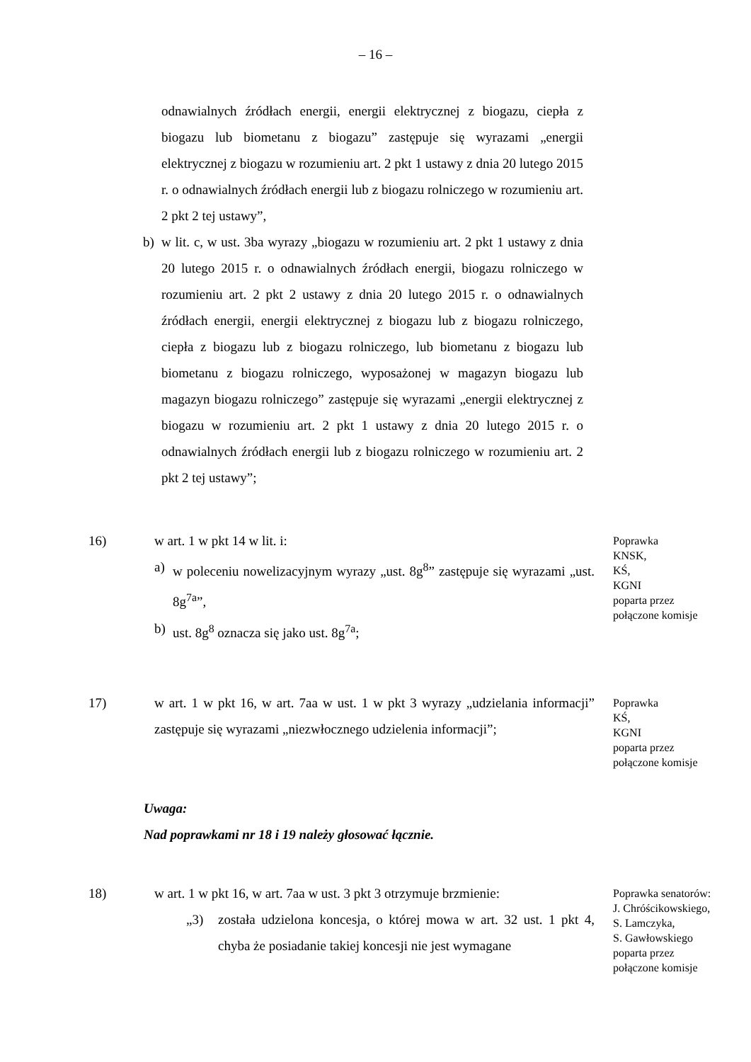– 16 –
odnawialnych źródłach energii, energii elektrycznej z biogazu, ciepła z biogazu lub biometanu z biogazu” zastępuje się wyrazami „energii elektrycznej z biogazu w rozumieniu art. 2 pkt 1 ustawy z dnia 20 lutego 2015 r. o odnawialnych źródłach energii lub z biogazu rolniczego w rozumieniu art. 2 pkt 2 tej ustawy”,
b) w lit. c, w ust. 3ba wyrazy „biogazu w rozumieniu art. 2 pkt 1 ustawy z dnia 20 lutego 2015 r. o odnawialnych źródłach energii, biogazu rolniczego w rozumieniu art. 2 pkt 2 ustawy z dnia 20 lutego 2015 r. o odnawialnych źródłach energii, energii elektrycznej z biogazu lub z biogazu rolniczego, ciepła z biogazu lub z biogazu rolniczego, lub biometanu z biogazu lub biometanu z biogazu rolniczego, wyposażonej w magazyn biogazu lub magazyn biogazu rolniczego” zastępuje się wyrazami „energii elektrycznej z biogazu w rozumieniu art. 2 pkt 1 ustawy z dnia 20 lutego 2015 r. o odnawialnych źródłach energii lub z biogazu rolniczego w rozumieniu art. 2 pkt 2 tej ustawy”;
16) w art. 1 w pkt 14 w lit. i:
a) w poleceniu nowelizacyjnym wyrazy „ust. 8g<sup>8</sup>” zastępuje się wyrazami „ust. 8g<sup>7a</sup>”,
b) ust. 8g<sup>8</sup> oznacza się jako ust. 8g<sup>7a</sup>;
Poprawka
KNSK,
KŚ,
KGNI
poparta przez
połączone komisje
17) w art. 1 w pkt 16, w art. 7aa w ust. 1 w pkt 3 wyrazy „udzielania informacji” zastępuje się wyrazami „niezwłocznego udzielenia informacji”;
Poprawka
KŚ,
KGNI
poparta przez
połączone komisje
Uwaga:
Nad poprawkami nr 18 i 19 należy głosować łącznie.
18) w art. 1 w pkt 16, w art. 7aa w ust. 3 pkt 3 otrzymuje brzmienie:
„3) została udzielona koncesja, o której mowa w art. 32 ust. 1 pkt 4, chyba że posiadanie takiej koncesji nie jest wymagane
Poprawka senatorów:
J. Chróścikowskiego,
S. Lamczyka,
S. Gawłowskiego
poparta przez
połączone komisje